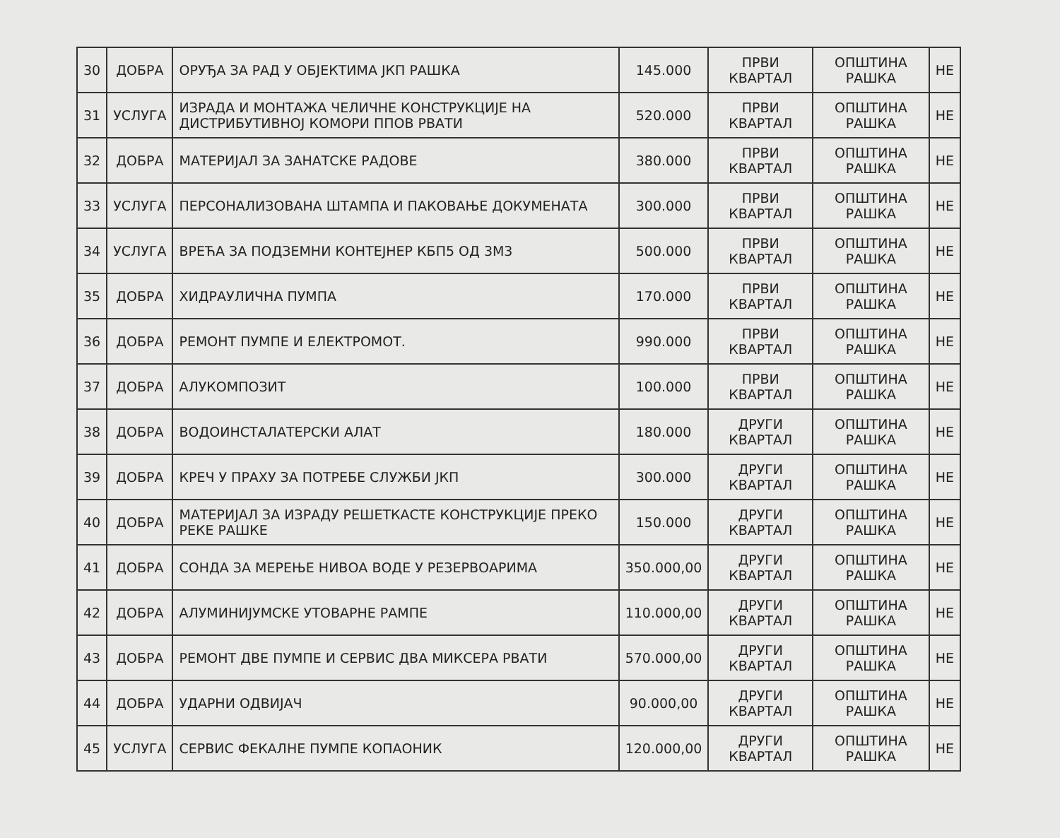| 30 | ДОБРА | ОРУЂА ЗА РАД У ОБЈЕКТИМА ЈКП РАШКА | 145.000 | ПРВИ КВАРТАЛ | ОПШТИНА РАШКА | НЕ |
| 31 | УСЛУГА | ИЗРАДА И МОНТАЖА ЧЕЛИЧНЕ КОНСТРУКЦИЈЕ НА ДИСТРИБУТИВНОЈ КОМОРИ ППОВ РВАТИ | 520.000 | ПРВИ КВАРТАЛ | ОПШТИНА РАШКА | НЕ |
| 32 | ДОБРА | МАТЕРИЈАЛ ЗА ЗАНАТСКЕ РАДОВЕ | 380.000 | ПРВИ КВАРТАЛ | ОПШТИНА РАШКА | НЕ |
| 33 | УСЛУГА | ПЕРСОНАЛИЗОВАНА ШТАМПА И ПАКОВАЊЕ ДОКУМЕНАТА | 300.000 | ПРВИ КВАРТАЛ | ОПШТИНА РАШКА | НЕ |
| 34 | УСЛУГА | ВРЕЋА ЗА ПОДЗЕМНИ КОНТЕЈНЕР КБП5 ОД 3М3 | 500.000 | ПРВИ КВАРТАЛ | ОПШТИНА РАШКА | НЕ |
| 35 | ДОБРА | ХИДРАУЛИЧНА ПУМПА | 170.000 | ПРВИ КВАРТАЛ | ОПШТИНА РАШКА | НЕ |
| 36 | ДОБРА | РЕМОНТ ПУМПЕ И ЕЛЕКТРОМОТ. | 990.000 | ПРВИ КВАРТАЛ | ОПШТИНА РАШКА | НЕ |
| 37 | ДОБРА | АЛУКОМПОЗИТ | 100.000 | ПРВИ КВАРТАЛ | ОПШТИНА РАШКА | НЕ |
| 38 | ДОБРА | ВОДОИНСТАЛАТЕРСКИ АЛАТ | 180.000 | ДРУГИ КВАРТАЛ | ОПШТИНА РАШКА | НЕ |
| 39 | ДОБРА | КРЕЧ У ПРАХУ ЗА ПОТРЕБЕ СЛУЖБИ ЈКП | 300.000 | ДРУГИ КВАРТАЛ | ОПШТИНА РАШКА | НЕ |
| 40 | ДОБРА | МАТЕРИЈАЛ ЗА ИЗРАДУ РЕШЕТКАСТЕ КОНСТРУКЦИЈЕ ПРЕКО РЕКЕ РАШКЕ | 150.000 | ДРУГИ КВАРТАЛ | ОПШТИНА РАШКА | НЕ |
| 41 | ДОБРА | СОНДА ЗА МЕРЕЊЕ НИВОА ВОДЕ У РЕЗЕРВОАРИМА | 350.000,00 | ДРУГИ КВАРТАЛ | ОПШТИНА РАШКА | НЕ |
| 42 | ДОБРА | АЛУМИНИЈУМСКЕ УТОВАРНЕ РАМПЕ | 110.000,00 | ДРУГИ КВАРТАЛ | ОПШТИНА РАШКА | НЕ |
| 43 | ДОБРА | РЕМОНТ ДВЕ ПУМПЕ И СЕРВИС ДВА МИКСЕРА РВАТИ | 570.000,00 | ДРУГИ КВАРТАЛ | ОПШТИНА РАШКА | НЕ |
| 44 | ДОБРА | УДАРНИ ОДВИЈАЧ | 90.000,00 | ДРУГИ КВАРТАЛ | ОПШТИНА РАШКА | НЕ |
| 45 | УСЛУГА | СЕРВИС ФЕКАЛНЕ ПУМПЕ КОПАОНИК | 120.000,00 | ДРУГИ КВАРТАЛ | ОПШТИНА РАШКА | НЕ |